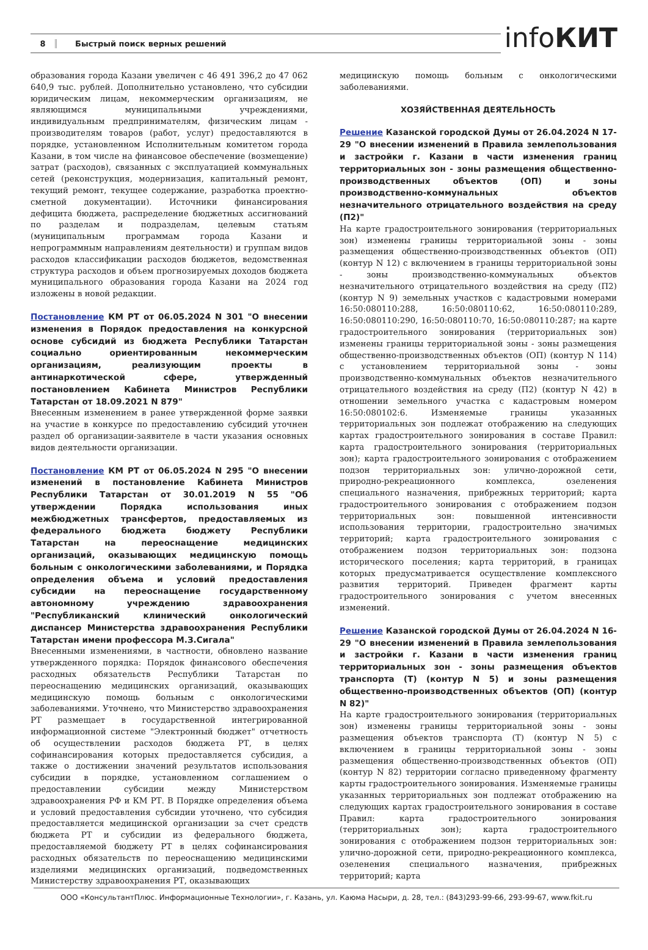8 Быстрый поиск верных решений infoКИТ
образования города Казани увеличен с 46 491 396,2 до 47 062 640,9 тыс. рублей. Дополнительно установлено, что субсидии юридическим лицам, некоммерческим организациям, не являющимся муниципальными учреждениями, индивидуальным предпринимателям, физическим лицам - производителям товаров (работ, услуг) предоставляются в порядке, установленном Исполнительным комитетом города Казани, в том числе на финансовое обеспечение (возмещение) затрат (расходов), связанных с эксплуатацией коммунальных сетей (реконструкция, модернизация, капитальный ремонт, текущий ремонт, текущее содержание, разработка проектно-сметной документации). Источники финансирования дефицита бюджета, распределение бюджетных ассигнований по разделам и подразделам, целевым статьям (муниципальным программам города Казани и непрограммным направлениям деятельности) и группам видов расходов классификации расходов бюджетов, ведомственная структура расходов и объем прогнозируемых доходов бюджета муниципального образования города Казани на 2024 год изложены в новой редакции.
Постановление КМ РТ от 06.05.2024 N 301 "О внесении изменения в Порядок предоставления на конкурсной основе субсидий из бюджета Республики Татарстан социально ориентированным некоммерческим организациям, реализующим проекты в антинаркотической сфере, утвержденный постановлением Кабинета Министров Республики Татарстан от 18.09.2021 N 879"
Внесенным изменением в ранее утвержденной форме заявки на участие в конкурсе по предоставлению субсидий уточнен раздел об организации-заявителе в части указания основных видов деятельности организации.
Постановление КМ РТ от 06.05.2024 N 295 "О внесении изменений в постановление Кабинета Министров Республики Татарстан от 30.01.2019 N 55 "Об утверждении Порядка использования иных межбюджетных трансфертов, предоставляемых из федерального бюджета бюджету Республики Татарстан на переоснащение медицинских организаций, оказывающих медицинскую помощь больным с онкологическими заболеваниями, и Порядка определения объема и условий предоставления субсидии на переоснащение государственному автономному учреждению здравоохранения "Республиканский клинический онкологический диспансер Министерства здравоохранения Республики Татарстан имени профессора М.З.Сигала"
Внесенными изменениями, в частности, обновлено название утвержденного порядка: Порядок финансового обеспечения расходных обязательств Республики Татарстан по переоснащению медицинских организаций, оказывающих медицинскую помощь больным с онкологическими заболеваниями. Уточнено, что Министерство здравоохранения РТ размещает в государственной интегрированной информационной системе "Электронный бюджет" отчетность об осуществлении расходов бюджета РТ, в целях софинансирования которых предоставляется субсидия, а также о достижении значений результатов использования субсидии в порядке, установленном соглашением о предоставлении субсидии между Министерством здравоохранения РФ и КМ РТ. В Порядке определения объема и условий предоставления субсидии уточнено, что субсидия предоставляется медицинской организации за счет средств бюджета РТ и субсидии из федерального бюджета, предоставляемой бюджету РТ в целях софинансирования расходных обязательств по переоснащению медицинскими изделиями медицинских организаций, подведомственных Министерству здравоохранения РТ, оказывающих
медицинскую помощь больным с онкологическими заболеваниями.
ХОЗЯЙСТВЕННАЯ ДЕЯТЕЛЬНОСТЬ
Решение Казанской городской Думы от 26.04.2024 N 17-29 "О внесении изменений в Правила землепользования и застройки г. Казани в части изменения границ территориальных зон - зоны размещения общественно-производственных объектов (ОП) и зоны производственно-коммунальных объектов незначительного отрицательного воздействия на среду (П2)"
На карте градостроительного зонирования (территориальных зон) изменены границы территориальной зоны - зоны размещения общественно-производственных объектов (ОП) (контур N 12) с включением в границы территориальной зоны - зоны производственно-коммунальных объектов незначительного отрицательного воздействия на среду (П2) (контур N 9) земельных участков с кадастровыми номерами 16:50:080110:288, 16:50:080110:62, 16:50:080110:289, 16:50:080110:290, 16:50:080110:70, 16:50:080110:287; на карте градостроительного зонирования (территориальных зон) изменены границы территориальной зоны - зоны размещения общественно-производственных объектов (ОП) (контур N 114) с установлением территориальной зоны - зоны производственно-коммунальных объектов незначительного отрицательного воздействия на среду (П2) (контур N 42) в отношении земельного участка с кадастровым номером 16:50:080102:6. Изменяемые границы указанных территориальных зон подлежат отображению на следующих картах градостроительного зонирования в составе Правил: карта градостроительного зонирования (территориальных зон); карта градостроительного зонирования с отображением подзон территориальных зон: улично-дорожной сети, природно-рекреационного комплекса, озеленения специального назначения, прибрежных территорий; карта градостроительного зонирования с отображением подзон территориальных зон: повышенной интенсивности использования территории, градостроительно значимых территорий; карта градостроительного зонирования с отображением подзон территориальных зон: подзона исторического поселения; карта территорий, в границах которых предусматривается осуществление комплексного развития территорий. Приведен фрагмент карты градостроительного зонирования с учетом внесенных изменений.
Решение Казанской городской Думы от 26.04.2024 N 16-29 "О внесении изменений в Правила землепользования и застройки г. Казани в части изменения границ территориальных зон - зоны размещения объектов транспорта (Т) (контур N 5) и зоны размещения общественно-производственных объектов (ОП) (контур N 82)"
На карте градостроительного зонирования (территориальных зон) изменены границы территориальной зоны - зоны размещения объектов транспорта (Т) (контур N 5) с включением в границы территориальной зоны - зоны размещения общественно-производственных объектов (ОП) (контур N 82) территории согласно приведенному фрагменту карты градостроительного зонирования. Изменяемые границы указанных территориальных зон подлежат отображению на следующих картах градостроительного зонирования в составе Правил: карта градостроительного зонирования (территориальных зон); карта градостроительного зонирования с отображением подзон территориальных зон: улично-дорожной сети, природно-рекреационного комплекса, озеленения специального назначения, прибрежных территорий; карта
ООО «КонсультантПлюс. Информационные Технологии», г. Казань, ул. Каюма Насыри, д. 28, тел.: (843)293-99-66, 293-99-67, www.fkit.ru